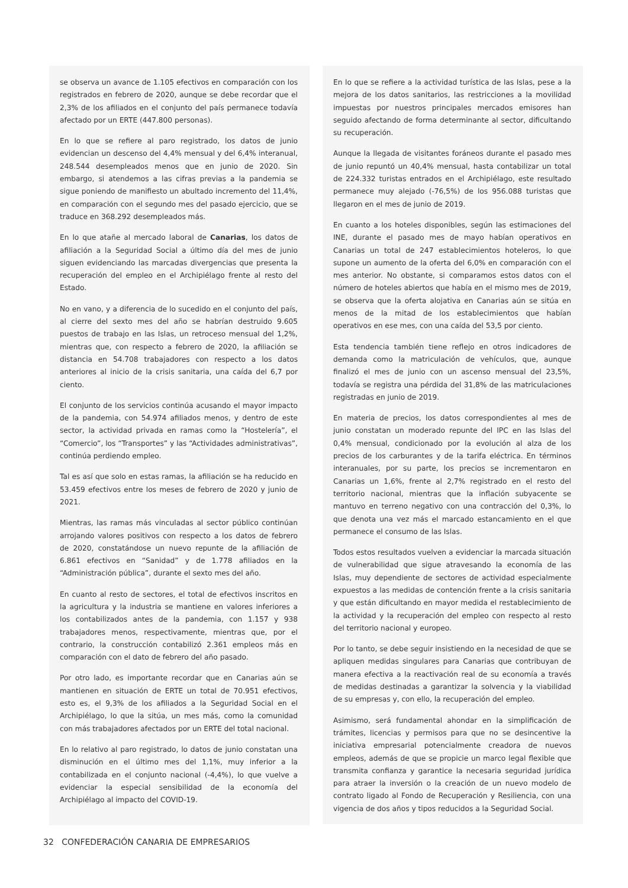se observa un avance de 1.105 efectivos en comparación con los registrados en febrero de 2020, aunque se debe recordar que el 2,3% de los afiliados en el conjunto del país permanece todavía afectado por un ERTE (447.800 personas).
En lo que se refiere al paro registrado, los datos de junio evidencian un descenso del 4,4% mensual y del 6,4% interanual, 248.544 desempleados menos que en junio de 2020. Sin embargo, si atendemos a las cifras previas a la pandemia se sigue poniendo de manifiesto un abultado incremento del 11,4%, en comparación con el segundo mes del pasado ejercicio, que se traduce en 368.292 desempleados más.
En lo que atañe al mercado laboral de Canarias, los datos de afiliación a la Seguridad Social a último día del mes de junio siguen evidenciando las marcadas divergencias que presenta la recuperación del empleo en el Archipiélago frente al resto del Estado.
No en vano, y a diferencia de lo sucedido en el conjunto del país, al cierre del sexto mes del año se habrían destruido 9.605 puestos de trabajo en las Islas, un retroceso mensual del 1,2%, mientras que, con respecto a febrero de 2020, la afiliación se distancia en 54.708 trabajadores con respecto a los datos anteriores al inicio de la crisis sanitaria, una caída del 6,7 por ciento.
El conjunto de los servicios continúa acusando el mayor impacto de la pandemia, con 54.974 afiliados menos, y dentro de este sector, la actividad privada en ramas como la “Hostelería”, el “Comercio”, los “Transportes” y las “Actividades administrativas”, continúa perdiendo empleo.
Tal es así que solo en estas ramas, la afiliación se ha reducido en 53.459 efectivos entre los meses de febrero de 2020 y junio de 2021.
Mientras, las ramas más vinculadas al sector público continúan arrojando valores positivos con respecto a los datos de febrero de 2020, constatándose un nuevo repunte de la afiliación de 6.861 efectivos en “Sanidad” y de 1.778 afiliados en la “Administración pública”, durante el sexto mes del año.
En cuanto al resto de sectores, el total de efectivos inscritos en la agricultura y la industria se mantiene en valores inferiores a los contabilizados antes de la pandemia, con 1.157 y 938 trabajadores menos, respectivamente, mientras que, por el contrario, la construcción contabilizó 2.361 empleos más en comparación con el dato de febrero del año pasado.
Por otro lado, es importante recordar que en Canarias aún se mantienen en situación de ERTE un total de 70.951 efectivos, esto es, el 9,3% de los afiliados a la Seguridad Social en el Archipiélago, lo que la sitúa, un mes más, como la comunidad con más trabajadores afectados por un ERTE del total nacional.
En lo relativo al paro registrado, lo datos de junio constatan una disminución en el último mes del 1,1%, muy inferior a la contabilizada en el conjunto nacional (-4,4%), lo que vuelve a evidenciar la especial sensibilidad de la economía del Archipiélago al impacto del COVID-19.
En lo que se refiere a la actividad turística de las Islas, pese a la mejora de los datos sanitarios, las restricciones a la movilidad impuestas por nuestros principales mercados emisores han seguido afectando de forma determinante al sector, dificultando su recuperación.
Aunque la llegada de visitantes foráneos durante el pasado mes de junio repuntó un 40,4% mensual, hasta contabilizar un total de 224.332 turistas entrados en el Archipiélago, este resultado permanece muy alejado (-76,5%) de los 956.088 turistas que llegaron en el mes de junio de 2019.
En cuanto a los hoteles disponibles, según las estimaciones del INE, durante el pasado mes de mayo habían operativos en Canarias un total de 247 establecimientos hoteleros, lo que supone un aumento de la oferta del 6,0% en comparación con el mes anterior. No obstante, si comparamos estos datos con el número de hoteles abiertos que había en el mismo mes de 2019, se observa que la oferta alojativa en Canarias aún se sitúa en menos de la mitad de los establecimientos que habían operativos en ese mes, con una caída del 53,5 por ciento.
Esta tendencia también tiene reflejo en otros indicadores de demanda como la matriculación de vehículos, que, aunque finalizó el mes de junio con un ascenso mensual del 23,5%, todavía se registra una pérdida del 31,8% de las matriculaciones registradas en junio de 2019.
En materia de precios, los datos correspondientes al mes de junio constatan un moderado repunte del IPC en las Islas del 0,4% mensual, condicionado por la evolución al alza de los precios de los carburantes y de la tarifa eléctrica. En términos interanuales, por su parte, los precios se incrementaron en Canarias un 1,6%, frente al 2,7% registrado en el resto del territorio nacional, mientras que la inflación subyacente se mantuvo en terreno negativo con una contracción del 0,3%, lo que denota una vez más el marcado estancamiento en el que permanece el consumo de las Islas.
Todos estos resultados vuelven a evidenciar la marcada situación de vulnerabilidad que sigue atravesando la economía de las Islas, muy dependiente de sectores de actividad especialmente expuestos a las medidas de contención frente a la crisis sanitaria y que están dificultando en mayor medida el restablecimiento de la actividad y la recuperación del empleo con respecto al resto del territorio nacional y europeo.
Por lo tanto, se debe seguir insistiendo en la necesidad de que se apliquen medidas singulares para Canarias que contribuyan de manera efectiva a la reactivación real de su economía a través de medidas destinadas a garantizar la solvencia y la viabilidad de su empresas y, con ello, la recuperación del empleo.
Asimismo, será fundamental ahondar en la simplificación de trámites, licencias y permisos para que no se desincentive la iniciativa empresarial potencialmente creadora de nuevos empleos, además de que se propicie un marco legal flexible que transmita confianza y garantice la necesaria seguridad jurídica para atraer la inversión o la creación de un nuevo modelo de contrato ligado al Fondo de Recuperación y Resiliencia, con una vigencia de dos años y tipos reducidos a la Seguridad Social.
32 CONFEDERACIÓN CANARIA DE EMPRESARIOS